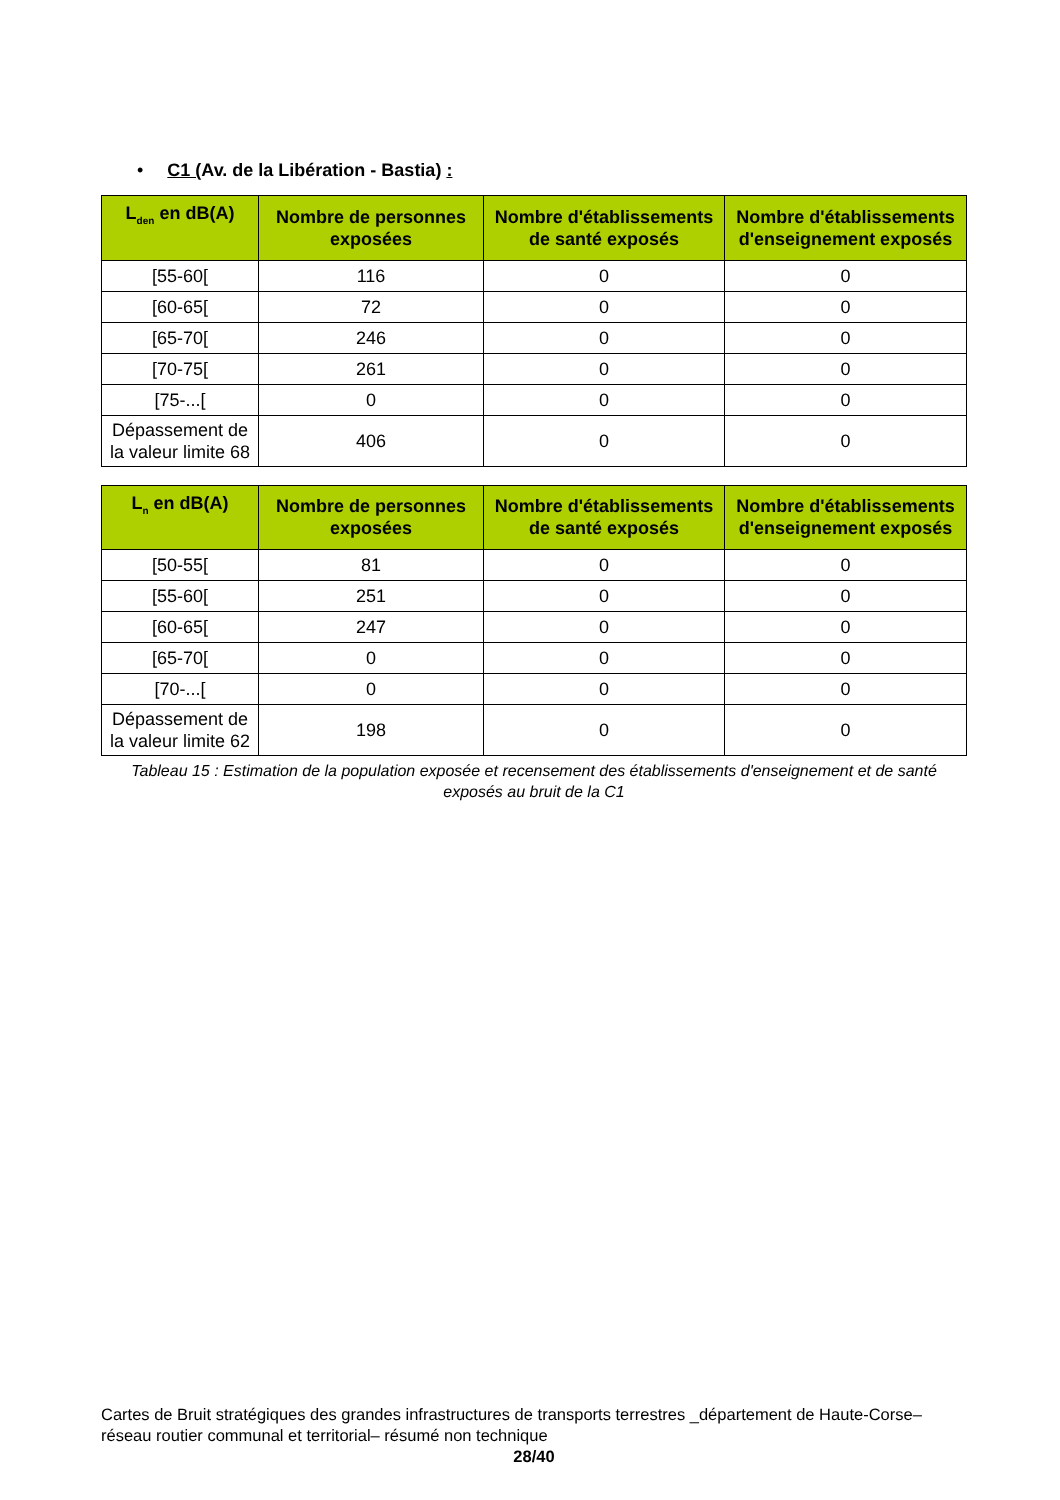• C1 (Av. de la Libération - Bastia) :
| L<sub>den</sub> en dB(A) | Nombre de personnes exposées | Nombre d'établissements de santé exposés | Nombre d'établissements d'enseignement exposés |
| --- | --- | --- | --- |
| [55-60[ | 116 | 0 | 0 |
| [60-65[ | 72 | 0 | 0 |
| [65-70[ | 246 | 0 | 0 |
| [70-75[ | 261 | 0 | 0 |
| [75-...[ | 0 | 0 | 0 |
| Dépassement de la valeur limite 68 | 406 | 0 | 0 |
| L<sub>n</sub> en dB(A) | Nombre de personnes exposées | Nombre d'établissements de santé exposés | Nombre d'établissements d'enseignement exposés |
| --- | --- | --- | --- |
| [50-55[ | 81 | 0 | 0 |
| [55-60[ | 251 | 0 | 0 |
| [60-65[ | 247 | 0 | 0 |
| [65-70[ | 0 | 0 | 0 |
| [70-...[ | 0 | 0 | 0 |
| Dépassement de la valeur limite 62 | 198 | 0 | 0 |
Tableau 15 : Estimation de la population exposée et recensement des établissements d'enseignement et de santé exposés au bruit de la C1
Cartes de Bruit stratégiques des grandes infrastructures de transports terrestres _département de Haute-Corse– réseau routier communal et territorial– résumé non technique
28/40